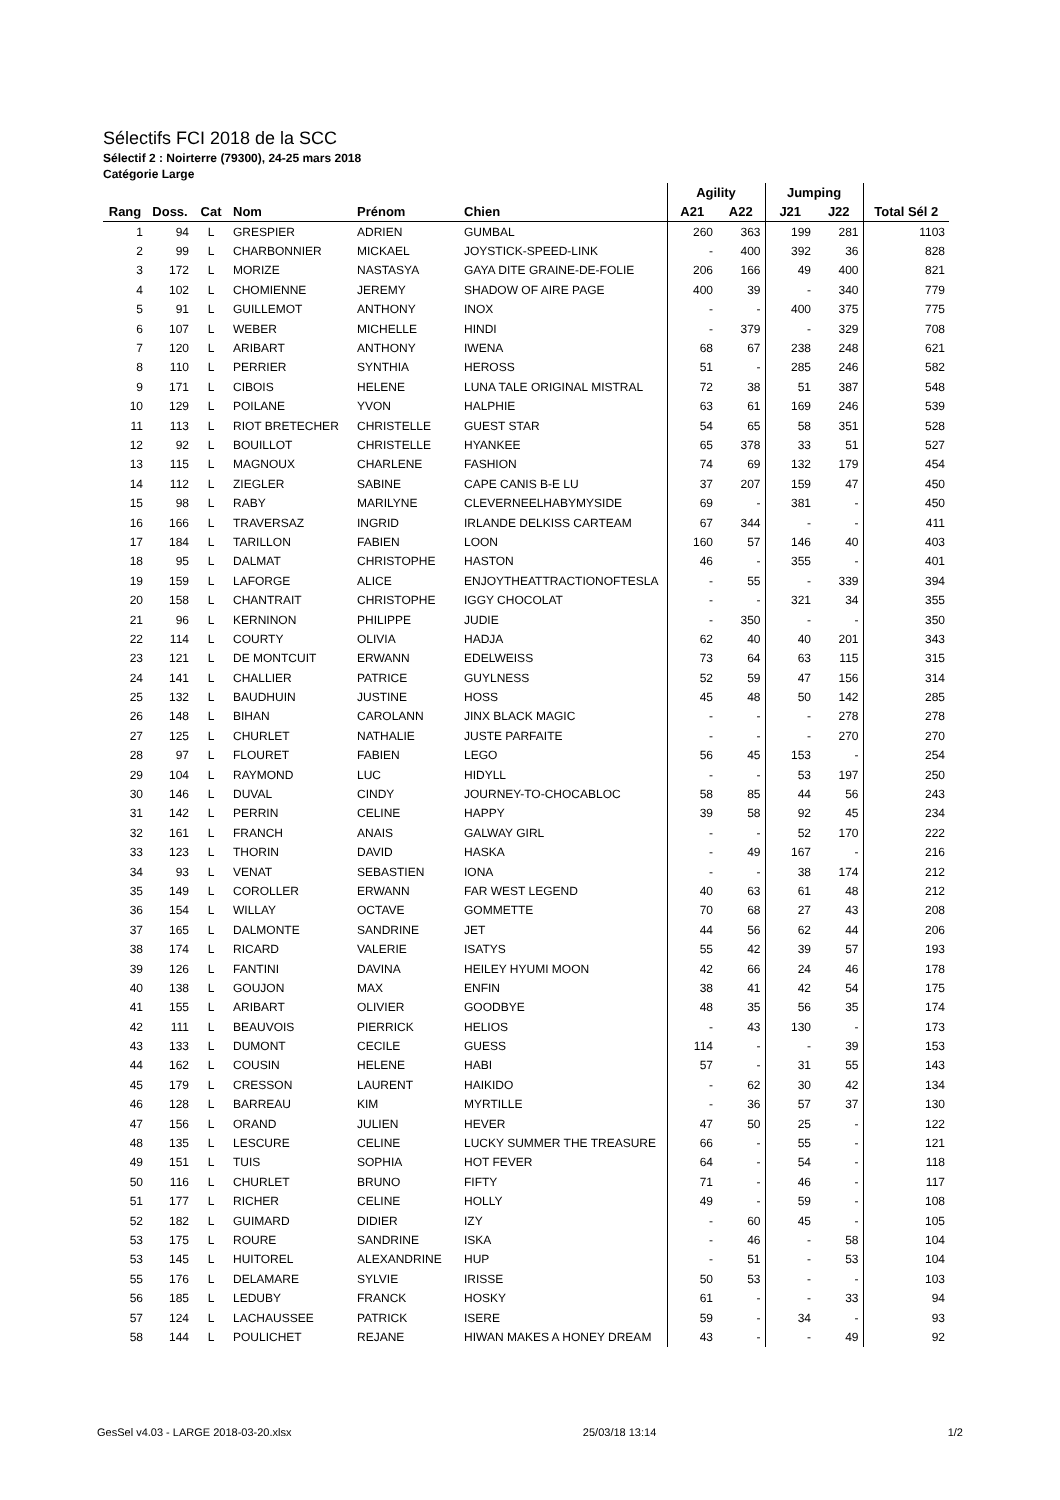Sélectifs FCI 2018 de la SCC
Sélectif 2 : Noirterre (79300), 24-25 mars 2018
Catégorie Large
| | | | | | | Agility | | Jumping | | |
| --- | --- | --- | --- | --- | --- | --- | --- | --- | --- | --- |
| Rang | Doss. | Cat | Nom | Prénom | Chien | A21 | A22 | J21 | J22 | Total Sél 2 |
| 1 | 94 | L | GRESPIER | ADRIEN | GUMBAL | 260 | 363 | 199 | 281 | 1103 |
| 2 | 99 | L | CHARBONNIER | MICKAEL | JOYSTICK-SPEED-LINK | - | 400 | 392 | 36 | 828 |
| 3 | 172 | L | MORIZE | NASTASYA | GAYA DITE GRAINE-DE-FOLIE | 206 | 166 | 49 | 400 | 821 |
| 4 | 102 | L | CHOMIENNE | JEREMY | SHADOW OF AIRE PAGE | 400 | 39 | - | 340 | 779 |
| 5 | 91 | L | GUILLEMOT | ANTHONY | INOX | - | - | 400 | 375 | 775 |
| 6 | 107 | L | WEBER | MICHELLE | HINDI | - | 379 | - | 329 | 708 |
| 7 | 120 | L | ARIBART | ANTHONY | IWENA | 68 | 67 | 238 | 248 | 621 |
| 8 | 110 | L | PERRIER | SYNTHIA | HEROSS | 51 | - | 285 | 246 | 582 |
| 9 | 171 | L | CIBOIS | HELENE | LUNA TALE ORIGINAL MISTRAL | 72 | 38 | 51 | 387 | 548 |
| 10 | 129 | L | POILANE | YVON | HALPHIE | 63 | 61 | 169 | 246 | 539 |
| 11 | 113 | L | RIOT BRETECHER | CHRISTELLE | GUEST STAR | 54 | 65 | 58 | 351 | 528 |
| 12 | 92 | L | BOUILLOT | CHRISTELLE | HYANKEE | 65 | 378 | 33 | 51 | 527 |
| 13 | 115 | L | MAGNOUX | CHARLENE | FASHION | 74 | 69 | 132 | 179 | 454 |
| 14 | 112 | L | ZIEGLER | SABINE | CAPE CANIS B-E LU | 37 | 207 | 159 | 47 | 450 |
| 15 | 98 | L | RABY | MARILYNE | CLEVERNEELHABYMYSIDE | 69 | - | 381 | - | 450 |
| 16 | 166 | L | TRAVERSAZ | INGRID | IRLANDE DELKISS CARTEAM | 67 | 344 | - | - | 411 |
| 17 | 184 | L | TARILLON | FABIEN | LOON | 160 | 57 | 146 | 40 | 403 |
| 18 | 95 | L | DALMAT | CHRISTOPHE | HASTON | 46 | - | 355 | - | 401 |
| 19 | 159 | L | LAFORGE | ALICE | ENJOYTHEATTRACTIONOFTESLA | - | 55 | - | 339 | 394 |
| 20 | 158 | L | CHANTRAIT | CHRISTOPHE | IGGY CHOCOLAT | - | - | 321 | 34 | 355 |
| 21 | 96 | L | KERNINON | PHILIPPE | JUDIE | - | 350 | - | - | 350 |
| 22 | 114 | L | COURTY | OLIVIA | HADJA | 62 | 40 | 40 | 201 | 343 |
| 23 | 121 | L | DE MONTCUIT | ERWANN | EDELWEISS | 73 | 64 | 63 | 115 | 315 |
| 24 | 141 | L | CHALLIER | PATRICE | GUYLNESS | 52 | 59 | 47 | 156 | 314 |
| 25 | 132 | L | BAUDHUIN | JUSTINE | HOSS | 45 | 48 | 50 | 142 | 285 |
| 26 | 148 | L | BIHAN | CAROLANN | JINX BLACK MAGIC | - | - | - | 278 | 278 |
| 27 | 125 | L | CHURLET | NATHALIE | JUSTE PARFAITE | - | - | - | 270 | 270 |
| 28 | 97 | L | FLOURET | FABIEN | LEGO | 56 | 45 | 153 | - | 254 |
| 29 | 104 | L | RAYMOND | LUC | HIDYLL | - | - | 53 | 197 | 250 |
| 30 | 146 | L | DUVAL | CINDY | JOURNEY-TO-CHOCABLOC | 58 | 85 | 44 | 56 | 243 |
| 31 | 142 | L | PERRIN | CELINE | HAPPY | 39 | 58 | 92 | 45 | 234 |
| 32 | 161 | L | FRANCH | ANAIS | GALWAY GIRL | - | - | 52 | 170 | 222 |
| 33 | 123 | L | THORIN | DAVID | HASKA | - | 49 | 167 | - | 216 |
| 34 | 93 | L | VENAT | SEBASTIEN | IONA | - | - | 38 | 174 | 212 |
| 35 | 149 | L | COROLLER | ERWANN | FAR WEST LEGEND | 40 | 63 | 61 | 48 | 212 |
| 36 | 154 | L | WILLAY | OCTAVE | GOMMETTE | 70 | 68 | 27 | 43 | 208 |
| 37 | 165 | L | DALMONTE | SANDRINE | JET | 44 | 56 | 62 | 44 | 206 |
| 38 | 174 | L | RICARD | VALERIE | ISATYS | 55 | 42 | 39 | 57 | 193 |
| 39 | 126 | L | FANTINI | DAVINA | HEILEY HYUMI MOON | 42 | 66 | 24 | 46 | 178 |
| 40 | 138 | L | GOUJON | MAX | ENFIN | 38 | 41 | 42 | 54 | 175 |
| 41 | 155 | L | ARIBART | OLIVIER | GOODBYE | 48 | 35 | 56 | 35 | 174 |
| 42 | 111 | L | BEAUVOIS | PIERRICK | HELIOS | - | 43 | 130 | - | 173 |
| 43 | 133 | L | DUMONT | CECILE | GUESS | 114 | - | - | 39 | 153 |
| 44 | 162 | L | COUSIN | HELENE | HABI | 57 | - | 31 | 55 | 143 |
| 45 | 179 | L | CRESSON | LAURENT | HAIKIDO | - | 62 | 30 | 42 | 134 |
| 46 | 128 | L | BARREAU | KIM | MYRTILLE | - | 36 | 57 | 37 | 130 |
| 47 | 156 | L | ORAND | JULIEN | HEVER | 47 | 50 | 25 | - | 122 |
| 48 | 135 | L | LESCURE | CELINE | LUCKY SUMMER THE TREASURE | 66 | - | 55 | - | 121 |
| 49 | 151 | L | TUIS | SOPHIA | HOT FEVER | 64 | - | 54 | - | 118 |
| 50 | 116 | L | CHURLET | BRUNO | FIFTY | 71 | - | 46 | - | 117 |
| 51 | 177 | L | RICHER | CELINE | HOLLY | 49 | - | 59 | - | 108 |
| 52 | 182 | L | GUIMARD | DIDIER | IZY | - | 60 | 45 | - | 105 |
| 53 | 175 | L | ROURE | SANDRINE | ISKA | - | 46 | - | 58 | 104 |
| 53 | 145 | L | HUITOREL | ALEXANDRINE | HUP | - | 51 | - | 53 | 104 |
| 55 | 176 | L | DELAMARE | SYLVIE | IRISSE | 50 | 53 | - | - | 103 |
| 56 | 185 | L | LEDUBY | FRANCK | HOSKY | 61 | - | - | 33 | 94 |
| 57 | 124 | L | LACHAUSSEE | PATRICK | ISERE | 59 | - | 34 | - | 93 |
| 58 | 144 | L | POULICHET | REJANE | HIWAN MAKES A HONEY DREAM | 43 | - | - | 49 | 92 |
GesSel v4.03 - LARGE 2018-03-20.xlsx 25/03/18 13:14 1/2